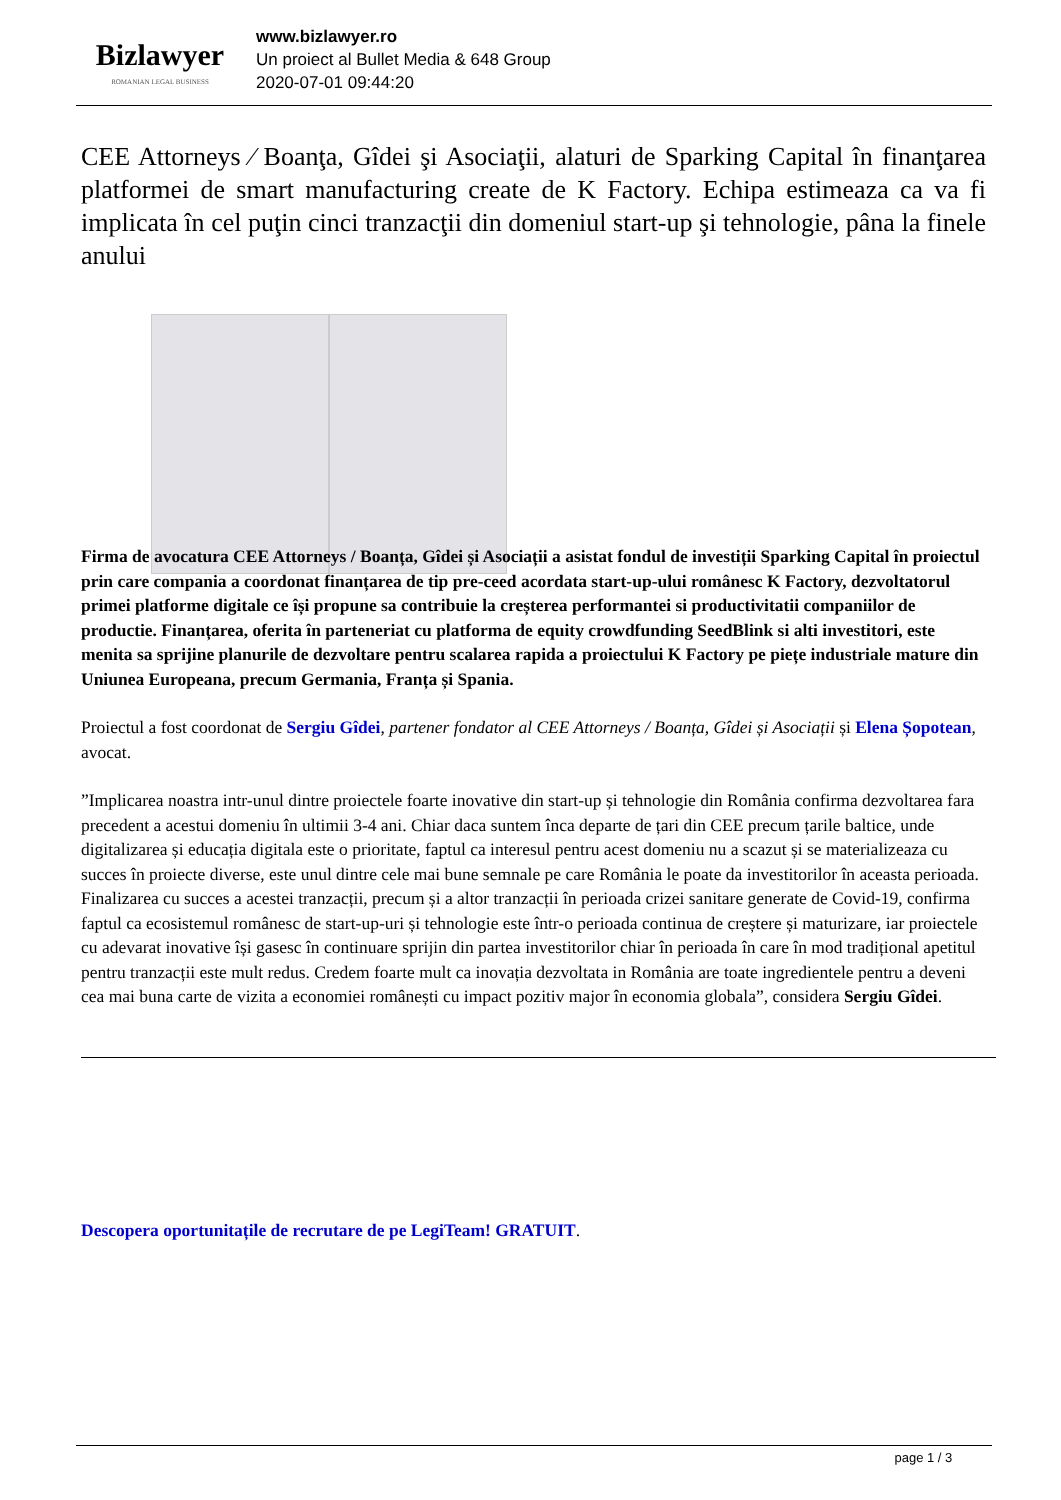Bizlawyer
ROMANIAN LEGAL BUSINESS
www.bizlawyer.ro
Un proiect al Bullet Media & 648 Group
2020-07-01 09:44:20
CEE Attorneys ⁄ Boanţa, Gîdei şi Asociaţii, alaturi de Sparking Capital în finanţarea platformei de smart manufacturing create de K Factory. Echipa estimeaza ca va fi implicata în cel puţin cinci tranzacţii din domeniul start-up şi tehnologie, pâna la finele anului
Firma de avocatura CEE Attorneys / Boanța, Gîdei și Asociații a asistat fondul de investiții Sparking Capital în proiectul prin care compania a coordonat finanțarea de tip pre-ceed acordata start-up-ului românesc K Factory, dezvoltatorul primei platforme digitale ce își propune sa contribuie la creșterea performantei si productivitatii companiilor de productie. Finanțarea, oferita în parteneriat cu platforma de equity crowdfunding SeedBlink si alti investitori, este menita sa sprijine planurile de dezvoltare pentru scalarea rapida a proiectului K Factory pe piețe industriale mature din Uniunea Europeana, precum Germania, Franța și Spania.
Proiectul a fost coordonat de Sergiu Gîdei, partener fondator al CEE Attorneys / Boanța, Gîdei și Asociații și Elena Șopotean, avocat.
”Implicarea noastra intr-unul dintre proiectele foarte inovative din start-up și tehnologie din România confirma dezvoltarea fara precedent a acestui domeniu în ultimii 3-4 ani. Chiar daca suntem înca departe de țari din CEE precum țarile baltice, unde digitalizarea și educația digitala este o prioritate, faptul ca interesul pentru acest domeniu nu a scazut și se materializeaza cu succes în proiecte diverse, este unul dintre cele mai bune semnale pe care România le poate da investitorilor în aceasta perioada. Finalizarea cu succes a acestei tranzacții, precum și a altor tranzacții în perioada crizei sanitare generate de Covid-19, confirma faptul ca ecosistemul românesc de start-up-uri și tehnologie este într-o perioada continua de creștere și maturizare, iar proiectele cu adevarat inovative își gasesc în continuare sprijin din partea investitorilor chiar în perioada în care în mod tradițional apetitul pentru tranzacții este mult redus. Credem foarte mult ca inovația dezvoltata in România are toate ingredientele pentru a deveni cea mai buna carte de vizita a economiei românești cu impact pozitiv major în economia globala”, considera Sergiu Gîdei.
Descopera oportunitațile de recrutare de pe LegiTeam! GRATUIT.
page 1 / 3